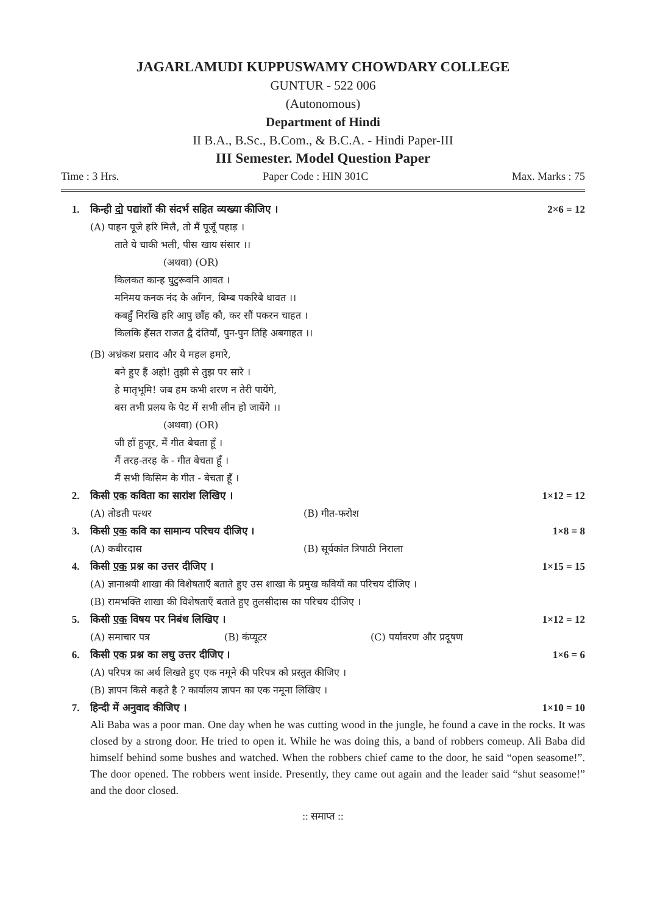JAGARLAMUDI KUPPUSWAMY CHOWDARY COLLEGE
GUNTUR - 522 006
(Autonomous)
Department of Hindi
II B.A., B.Sc., B.Com., & B.C.A. - Hindi Paper-III
III Semester. Model Question Paper
Time : 3 Hrs. Paper Code : HIN 301C Max. Marks : 75
1. किन्ही दो पद्यांशों की संदर्भ सहित व्यख्या कीजिए । 2×6 = 12
(A) पाहन पूजे हरि मिलै, तो मैं पूजूँ पहाड़ ।
ताते ये चाकी भली, पीस खाय संसार ।।
(अथवा) (OR)
किलकत कान्ह घुटुरूवनि आवत ।
मनिमय कनक नंद कै आँगन, बिम्ब पकरिबै धावत ।।
कबहुँ निरखि हरि आपु छाँह कौ, कर सौं पकरन चाहत ।
किलकि हँसत राजत द्वै दंतियाँ, पुन-पुन तिहि अबगाहत ।।
(B) अभ्रंकश प्रसाद और ये महल हमारे,
बने हुए हैं अहो! तुझी से तुझ पर सारे ।
हे मातृभूमि! जब हम कभी शरण न तेरी पायेंगे,
बस तभी प्रलय के पेट में सभी लीन हो जायेंगे ।।
(अथवा) (OR)
जी हाँ हुजूर, मैं गीत बेचता हूँ ।
मैं तरह-तरह के - गीत बेचता हूँ ।
मैं सभी किसिम के गीत - बेचता हूँ ।
2. किसी एक कविता का सारांश लिखिए । 1×12 = 12
(A) तोडती पत्थर (B) गीत-फरोश
3. किसी एक कवि का सामान्य परिचय दीजिए । 1×8 = 8
(A) कबीरदास (B) सूर्यकांत त्रिपाठी निराला
4. किसी एक प्रश्न का उत्तर दीजिए । 1×15 = 15
(A) ज्ञानाश्रयी शाखा की विशेषताएँ बताते हुए उस शाखा के प्रमुख कवियों का परिचय दीजिए ।
(B) रामभक्ति शाखा की विशेषताएँ बताते हुए तुलसीदास का परिचय दीजिए ।
5. किसी एक विषय पर निबंध लिखिए । 1×12 = 12
(A) समाचार पत्र (B) कंप्यूटर (C) पर्यावरण और प्रदूषण
6. किसी एक प्रश्न का लघु उत्तर दीजिए । 1×6 = 6
(A) परिपत्र का अर्थ लिखते हुए एक नमूने की परिपत्र को प्रस्तुत कीजिए ।
(B) ज्ञापन किसे कहते है ? कार्यालय ज्ञापन का एक नमूना लिखिए ।
7. हिन्दी में अनुवाद कीजिए । 1×10 = 10
Ali Baba was a poor man. One day when he was cutting wood in the jungle, he found a cave in the rocks. It was closed by a strong door. He tried to open it. While he was doing this, a band of robbers comeup. Ali Baba did himself behind some bushes and watched. When the robbers chief came to the door, he said “open seasome!”. The door opened. The robbers went inside. Presently, they came out again and the leader said “shut seasome!” and the door closed.
:: समाप्त ::